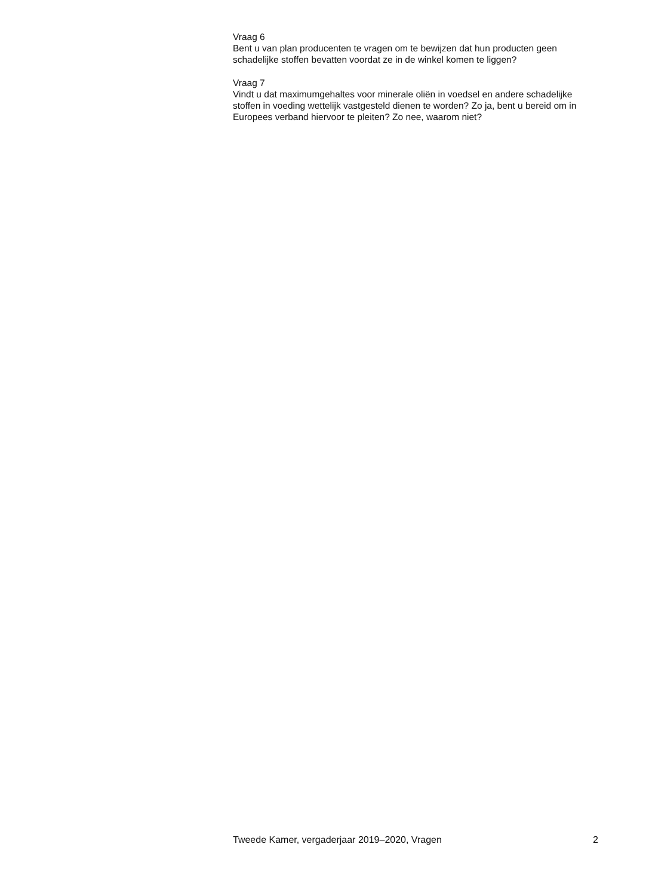Vraag 6
Bent u van plan producenten te vragen om te bewijzen dat hun producten geen schadelijke stoffen bevatten voordat ze in de winkel komen te liggen?
Vraag 7
Vindt u dat maximumgehaltes voor minerale oliën in voedsel en andere schadelijke stoffen in voeding wettelijk vastgesteld dienen te worden? Zo ja, bent u bereid om in Europees verband hiervoor te pleiten? Zo nee, waarom niet?
Tweede Kamer, vergaderjaar 2019–2020, Vragen 2